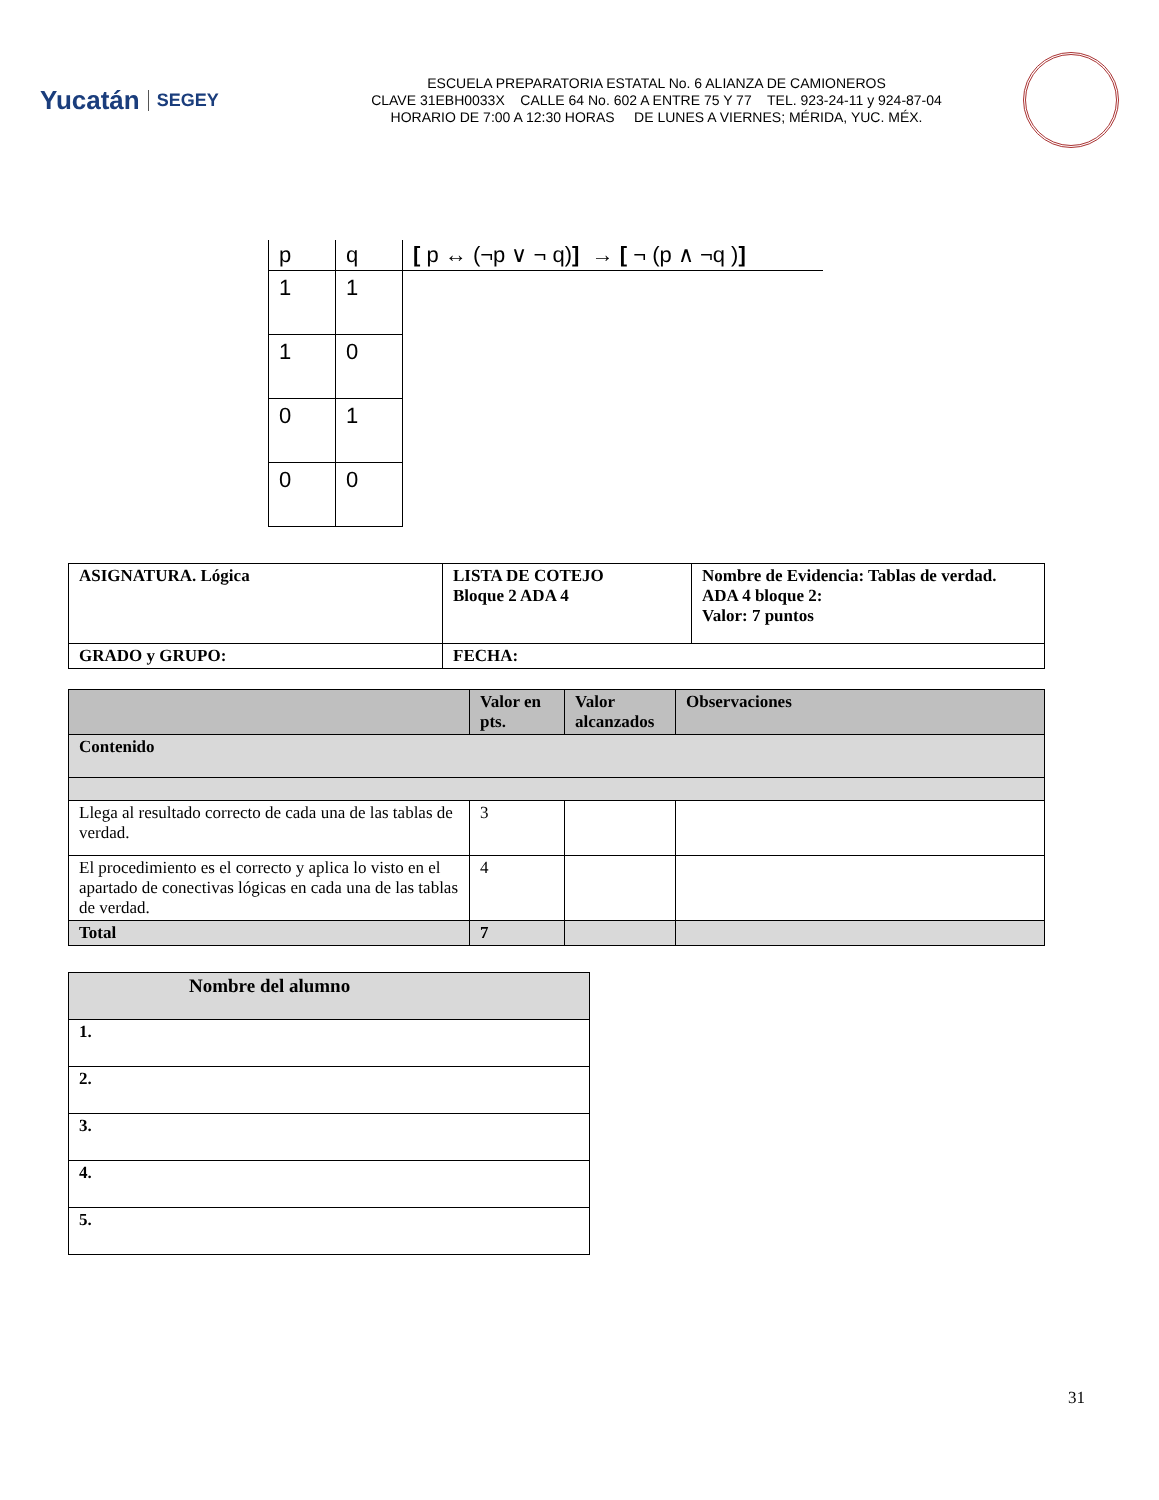Yucatán SEGEY
ESCUELA PREPARATORIA ESTATAL No. 6 ALIANZA DE CAMIONEROS
CLAVE 31EBH0033X CALLE 64 No. 602 A ENTRE 75 Y 77 TEL. 923-24-11 y 924-87-04
HORARIO DE 7:00 A 12:30 HORAS DE LUNES A VIERNES; MÉRIDA, YUC. MÉX.
| p | q | [ p ↔ (¬p ∨ ¬ q) ] → [ ¬ (p ∧ ¬q ) ] |
| --- | --- | --- |
| 1 | 1 | |
| 1 | 0 | |
| 0 | 1 | |
| 0 | 0 | |
| ASIGNATURA. Lógica | LISTA DE COTEJO Bloque 2 ADA 4 | Nombre de Evidencia: Tablas de verdad. ADA 4 bloque 2: Valor: 7 puntos |
| GRADO y GRUPO: | FECHA: | |
| | Valor en pts. | Valor alcanzados | Observaciones |
| --- | --- | --- | --- |
| Contenido | | | |
| Llega al resultado correcto de cada una de las tablas de verdad. | 3 | | |
| El procedimiento es el correcto y aplica lo visto en el apartado de conectivas lógicas en cada una de las tablas de verdad. | 4 | | |
| Total | 7 | | |
| Nombre del alumno |
| --- |
| 1. |
| 2. |
| 3. |
| 4. |
| 5. |
31